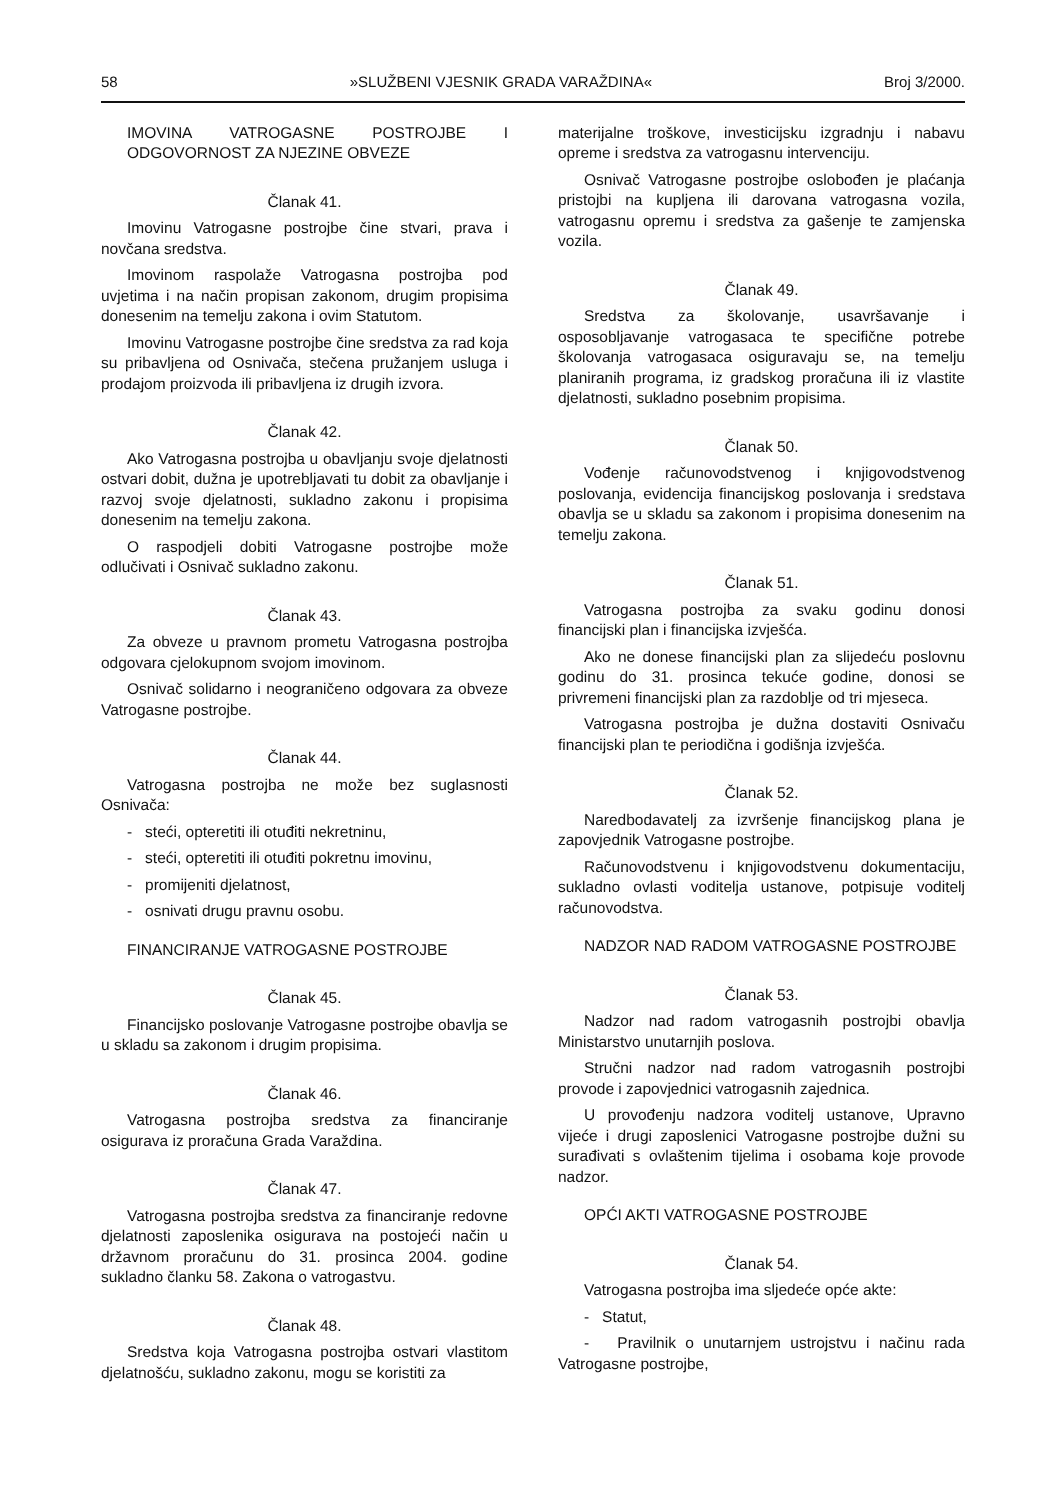58 »SLUŽBENI VJESNIK GRADA VARAŽDINA« Broj 3/2000.
IMOVINA VATROGASNE POSTROJBE I ODGOVORNOST ZA NJEZINE OBVEZE
Članak 41.
Imovinu Vatrogasne postrojbe čine stvari, prava i novčana sredstva.
Imovinom raspolaže Vatrogasna postrojba pod uvjetima i na način propisan zakonom, drugim propisima donesenim na temelju zakona i ovim Statutom.
Imovinu Vatrogasne postrojbe čine sredstva za rad koja su pribavljena od Osnivača, stečena pružanjem usluga i prodajom proizvoda ili pribavljena iz drugih izvora.
Članak 42.
Ako Vatrogasna postrojba u obavljanju svoje djelatnosti ostvari dobit, dužna je upotrebljavati tu dobit za obavljanje i razvoj svoje djelatnosti, sukladno zakonu i propisima donesenim na temelju zakona.
O raspodjeli dobiti Vatrogasne postrojbe može odlučivati i Osnivač sukladno zakonu.
Članak 43.
Za obveze u pravnom prometu Vatrogasna postrojba odgovara cjelokupnom svojom imovinom.
Osnivač solidarno i neograničeno odgovara za obveze Vatrogasne postrojbe.
Članak 44.
Vatrogasna postrojba ne može bez suglasnosti Osnivača:
- steći, opteretiti ili otuđiti nekretninu,
- steći, opteretiti ili otuđiti pokretnu imovinu,
- promijeniti djelatnost,
- osnivati drugu pravnu osobu.
FINANCIRANJE VATROGASNE POSTROJBE
Članak 45.
Financijsko poslovanje Vatrogasne postrojbe obavlja se u skladu sa zakonom i drugim propisima.
Članak 46.
Vatrogasna postrojba sredstva za financiranje osigurava iz proračuna Grada Varaždina.
Članak 47.
Vatrogasna postrojba sredstva za financiranje redovne djelatnosti zaposlenika osigurava na postojeći način u državnom proračunu do 31. prosinca 2004. godine sukladno članku 58. Zakona o vatrogastvu.
Članak 48.
Sredstva koja Vatrogasna postrojba ostvari vlastitom djelatnošću, sukladno zakonu, mogu se koristiti za
materijalne troškove, investicijsku izgradnju i nabavu opreme i sredstva za vatrogasnu intervenciju.
Osnivač Vatrogasne postrojbe oslobođen je plaćanja pristojbi na kupljena ili darovana vatrogasna vozila, vatrogasnu opremu i sredstva za gašenje te zamjenska vozila.
Članak 49.
Sredstva za školovanje, usavršavanje i osposobljavanje vatrogasaca te specifične potrebe školovanja vatrogasaca osiguravaju se, na temelju planiranih programa, iz gradskog proračuna ili iz vlastite djelatnosti, sukladno posebnim propisima.
Članak 50.
Vođenje računovodstvenog i knjigovodstvenog poslovanja, evidencija financijskog poslovanja i sredstava obavlja se u skladu sa zakonom i propisima donesenim na temelju zakona.
Članak 51.
Vatrogasna postrojba za svaku godinu donosi financijski plan i financijska izvješća.
Ako ne donese financijski plan za slijedeću poslovnu godinu do 31. prosinca tekuće godine, donosi se privremeni financijski plan za razdoblje od tri mjeseca.
Vatrogasna postrojba je dužna dostaviti Osnivaču financijski plan te periodična i godišnja izvješća.
Članak 52.
Naredbodavatelj za izvršenje financijskog plana je zapovjednik Vatrogasne postrojbe.
Računovodstvenu i knjigovodstvenu dokumentaciju, sukladno ovlasti voditelja ustanove, potpisuje voditelj računovodstva.
NADZOR NAD RADOM VATROGASNE POSTROJBE
Članak 53.
Nadzor nad radom vatrogasnih postrojbi obavlja Ministarstvo unutarnjih poslova.
Stručni nadzor nad radom vatrogasnih postrojbi provode i zapovjednici vatrogasnih zajednica.
U provođenju nadzora voditelj ustanove, Upravno vijeće i drugi zaposlenici Vatrogasne postrojbe dužni su surađivati s ovlaštenim tijelima i osobama koje provode nadzor.
OPĆI AKTI VATROGASNE POSTROJBE
Članak 54.
Vatrogasna postrojba ima sljedeće opće akte:
- Statut,
- Pravilnik o unutarnjem ustrojstvu i načinu rada Vatrogasne postrojbe,